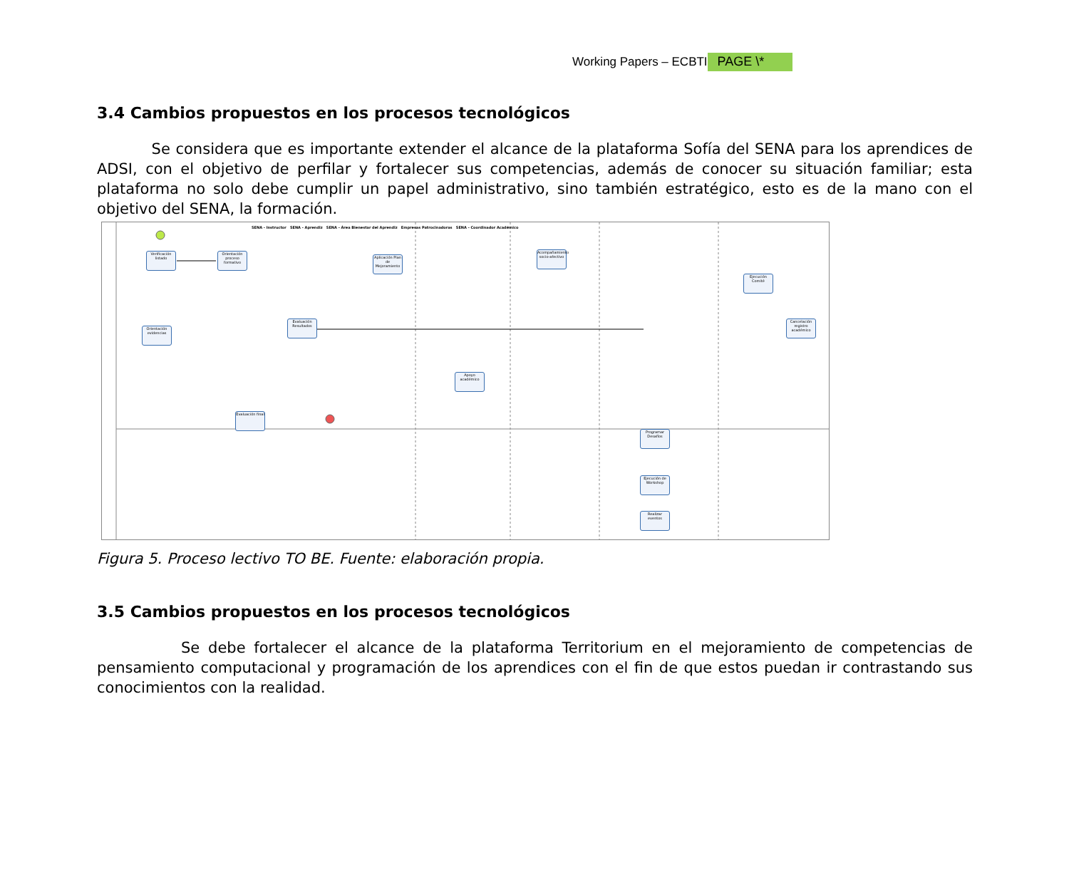Working Papers – ECBTI PAGE \*
3.4 Cambios propuestos en los procesos tecnológicos
Se considera que es importante extender el alcance de la plataforma Sofía del SENA para los aprendices de ADSI, con el objetivo de perfilar y fortalecer sus competencias, además de conocer su situación familiar; esta plataforma no solo debe cumplir un papel administrativo, sino también estratégico, esto es de la mano con el objetivo del SENA, la formación.
Verificación listado
Orientación proceso formativo
Aplicación Plan de Mejoramiento
Acompañamiento socio-afectivo
Ejecución Comité
Evaluación Resultados
Orientación evidencias
Cancelación registro académico
Apoyo académico
Evaluación final
Programar Desafíos
Ejecución de Workshop
Realizar eventos
SENA - Instructor SENA - Aprendiz SENA - Área Bienestar del Aprendiz Empresas Patrocinadoras SENA - Coordinador Académico
Figura 5. Proceso lectivo TO BE. Fuente: elaboración propia.
3.5 Cambios propuestos en los procesos tecnológicos
Se debe fortalecer el alcance de la plataforma Territorium en el mejoramiento de competencias de pensamiento computacional y programación de los aprendices con el fin de que estos puedan ir contrastando sus conocimientos con la realidad.